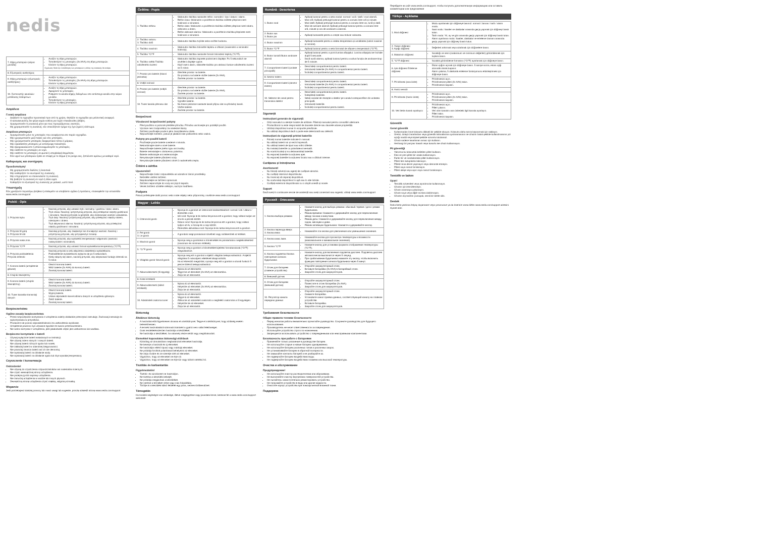nedis
| 7. Θήκη μπαταριών (κύρια μονάδα) | Ανοίξτε τη θήκη μπαταριών. Τοποθετήστε τις μπαταρίες (2x AAA) στη θήκη μπαταριών. Κλείστε τη θήκη μπαταριών. Σημείωση: Μετά την τοποθέτηση των μπαταριών η οθόνη της συσκευής θα ανάψει. |
| 8. Εξωτερικός αισθητήρας | |
| 9. Θήκη μπαταριών (εξωτερικός αισθητήρας) | Ανοίξτε τη θήκη μπαταριών. Τοποθετήστε τις μπαταρίες (2x AAA) στη θήκη μπαταριών. Κλείστε τη θήκη μπαταριών. |
| 10. Συντονιστής καναλιών μετάδοσης δεδομένων | Ανοίξτε τη θήκη μπαταριών. Αφαιρέστε τις μπαταρίες. Ρυθμίστε το κανάλι λήψης δεδομένων στο αντίστοιχο κανάλι στην κύρια μονάδα. Τοποθετήστε τις μπαταρίες. Κλείστε τη θήκη μπαταριών. |
Ασφάλεια
Γενική ασφάλεια
Διαβάστε το εγχειρίδιο προσεκτικά πριν από τη χρήση. Φυλάξτε το εγχειρίδιο για μελλοντική αναφορά.
Ο κατασκευαστής δεν φέρει καμία ευθύνη για τυχόν επακόλουθες βλάβες.
Χρησιμοποιείτε τη συσκευή μόνο για τους προοριζόμενους σκοπούς.
Μη χρησιμοποιείτε τη συσκευή, εάν οποιοδήποτε τμήμα της έχει ζημιά ή ελάττωμα.
Ασφάλεια μπαταριών
Χρησιμοποιείτε μόνο τις μπαταρίες που αναφέρονται στο παρόν εγχειρίδιο.
Μην χρησιμοποιείτε μαζί παλιές και νέες μπαταρίες.
Μην χρησιμοποιείτε μπαταρίες διαφορετικού τύπου ή μάρκας.
Μην εγκαθιστάτε μπαταρίες με αντίστροφη πολικότητα.
Μην βραχυκυκλώνετε ή αποσυναρμολογείτε τις μπαταρίες.
Μην εκθέτετε τις μπαταρίες σε νερό.
Μην εκθέτετε τις μπαταρίες σε φωτιά ή υπερβολική θερμότητα.
Εάν υγρό των μπαταριών έρθει σε επαφή με το δέρμα ή τα ρούχα σας, ξεπλύνετε αμέσως με καθαρό νερό.
Καθαρισμός και συντήρηση
Προειδοποίηση!
Μη χρησιμοποιείτε διαλύτες ή λειαντικά.
Μην καθαρίζετε το εσωτερικό της συσκευής.
Μην επιχειρήσετε να επισκευάσετε τη συσκευή.
Μη βυθίζετε τη συσκευή σε νερό ή άλλα υγρά.
Καθαρίζετε το εξωτερικό της συσκευής με μαλακό, ωστό πανί.
Υποστήριξη
Εάν χρειάζεστε περαιτέρω βοήθεια ή επιθυμείτε να υποβάλετε σχόλια ή προτάσεις, επισκεφθείτε την ιστοσελίδα www.nedis.com/support
Polski - Opis
| 1. Przycisk trybu | Naciśnij przycisk, aby ustawić tryb: normalny / godzina / data / alarm. Tryb czasu: Naciśnij i przytrzymaj przycisk, aby przełączać między godzinami i minutami. Naciśnij przycisk w górę/dół, aby dostosować wartość ustawienia. Tryb daty: Naciśnij i przytrzymaj przycisk, aby przełączać między rokiem, miesiącem i dniem. Tryb aktywnosci alarmu: Naciśnij i przytrzymaj przycisk, aby przełączać między godzinami i minutami. |
| 2. Przycisk W górę 3. Przycisk W dół | Naciskaj przycisk, aby zwiększyć lub zmniejszyć wartość. Naciśnij i przytrzymaj przycisk, aby przyspieszyć zmianę. |
| 4. Przycisk maks./min. | Naciśnij przycisk, aby wyświetlić temperaturę i wilgotność (wartości maksymalne i minimalne). |
| 5. Przycisk °C/°F | Naciśnij przycisk, aby ustawić format wyświetlania temperatury (°C/°F). |
| 6. Przycisk podświetlenia Przycisk drzemki | Naciśnij przycisk w celu włączenia oświetlenia wyświetlacza. Podświetlenie wyświetlacza wyłącza się po 5 sekundach. Kiedy włączy się alarm, naciśnij przycisk, aby aktywować funkcję drzemki na 5 minut. |
| 7. Komora baterii (urządzenie główne) | Otwórz komorę baterii. Włóż baterie (2x AAA) do komory baterii. Zamknij komorę baterii. |
| 8. Czujnik zewnętrzny | |
| 9. Komora baterii (czujnik zewnętrzny) | Otwórz komorę baterii. Włóż baterie (2x AAA) do komory baterii. Zamknij komorę baterii. |
| 10. Tuner kanałów transmisji danych | Otwórz komorę baterii. Wyjmij baterie. Ustaw odpowiedni kanał odbioru danych w urządzeniu głównym. Załóż baterie. Zamknij komorę baterii. |
Bezpieczeństwo
Ogólne zasady bezpieczeństwa
Przed rozpoczęciem korzystania z urządzenia należy dokładnie przeczytać instrukcję. Zachowaj instrukcję do wykorzystania w przyszłości.
Producent nie ponosi odpowiedzialności za uszkodzenia wynikowe.
Urządzenie powinno być używane zgodnie ze swoim przeznaczeniem.
Nie wolno korzystać z urządzenia, jeśli jakakolwiek część jest uszkodzona lub wadliwa.
Bezpieczne korzystanie z baterii
Używaj wyłącznie baterii wskazanych w instrukcji.
Nie używaj razem starych i nowych baterii.
Nie używaj baterii różnych typów lub marek.
Nie zakładaj baterii w odwrotnej biegunowości.
Nie powoduj zwarcia baterii ani ich nie demontuj.
Nie wystawiaj baterii na działanie wody.
Nie wystawiaj baterii na działanie ognia lub zbyt wysokiej temperatury.
Czyszczenie i konserwacja
Ostrzeżenie!
Nie używaj do czyszczenia rozpuszczalników ani materiałów ściernych.
Nie czyść wewnętrznej strony urządzenia.
Nie podejmuj prób naprawy urządzenia.
Nie zanurzaj urządzenia w wodzie lub innych płynach.
Zewnętrzną stronę urządzenia czyść miękką, wilgotną szmatką.
Wsparcie
Jeśli potrzebujesz dalszej pomocy lub masz uwagi lub sugestie, proszę odwiedź stronę www.nedis.com/support
Čeština - Popis
| 1. Tlačítko režimu | Stisknutím tlačítka nastavíte režim: normální / čas / datum / alarm. Režim času: Stisknutím a podržením tlačítka můžete přepínat mezi hodinami a minutami. Režim data: Stisknutím a podržením tlačítka můžete přepínat mezi rokem, měsícem a dnem. Režim aktivace alarmu: Stisknutím a podržením tlačítka přepínete mezi hodinami a minutami. |
| 2. Tlačítko nahoru 3. Tlačítko dolů | Stisknutím tlačítka zvýšíte nebo snížíte hodnotu. |
| 4. Tlačítko max/min | Stisknutím tlačítka zobrazíte teplotu a vlhkost (maximální a minimální hodnoty). |
| 5. Tlačítko °C/°F | Stisknutím tlačítka nastavíte formát zobrazení teploty (°C/°F). |
| 6. Tlačítko světla Tlačítko odloženého buzení | Stisknutím tlačítka zapnete podsvícení displeje. Po 5 sekundách se osvětlení displeje vypne. Když zazní alarm, stiskněte tlačítko pro aktivaci funkce odloženého buzení na 5 minut. |
| 7. Prostor pro baterie (hlavní jednotka) | Otevřete prostor na baterie. Do prostoru na baterie vložte baterie (2x AAA). Zavřete prostor na baterie. |
| 8. Vnější snímač | |
| 9. Prostor pro baterie (vnější snímač) | Otevřete prostor na baterie. Do prostoru na baterie vložte baterie (2x AAA). Zavřete prostor na baterie. |
| 10. Tuner kanálu přenosu dat | Otevřete prostor na baterie. Vyjměte baterie. Na hlavní jednotce nastavte kanál příjmu dat na příslušný kanál. Vložte baterie. Zavřete prostor na baterie. |
Bezpečnost
Všeobecné bezpečnostní pokyny
Před použitím si pozorně přečtěte příručku. Příručku uschovejte pro pozdější použití.
Výrobce není zodpovědný za následné škody.
Zařízení používejte pouze k jeho zamýšlenému účelu.
Nepoužívejte zařízení, pokud je jakákoli část poškozená nebo vadná.
Pokyny pro použití baterií
Používejte pouze baterie uvedené v návodu.
Nekombinujte staré a nové baterie.
Nepoužívejte baterie jiného typu ani značky.
Baterie neinstalujte s obrácenou polaritou.
Baterie nezkratujte ani nedemontujte.
Nevystavujte baterie působení vody.
Nevystavujte baterie působení ohně či nadměrného tepla.
Čištění a údržba
Upozornění!
Nepoužívejte čisticí rozpouštědla ani abrazivní čisticí prostředky.
Nečistěte vnitřek zařízení.
Nepokoušejte se zařízení opravovat.
Zařízení neponořujte do vody ani jiných kapalin.
Venek zařízení očistěte měkkým, suchým hadříkem.
Podpora
Pokud potřebujete další pomoc nebo máte nějaký nebo připomínky, navštivte www.nedis.com/support
Magyar - Leírás
| 1. Üzemmód gomb | Nyomja le a gombot az üzemmód kiválasztásához: normál / idő / dátum / ébresztés mód. Idő mód: Nyomja le és tartsa lenyomva ezt a gombot, hogy váltani tudjon az óra és a percek között. Dátum mód: Nyomja le és tartsa lenyomva ezt a gombot, hogy váltani tudjon az év, a hónap és a nap között. Ébresztés aktiválása mód: Nyomja le és tartsa lenyomva ezt a gombot. |
| 2. Fel gomb 3. Le gomb | A gombok megnyomásával növelheti vagy csökkentheti az értéket. |
| 4. Max/min gomb | Nyomja meg a gombokat a hőmérséklet és páratartalom megtekintéséhez (maximum és minimum értékek). |
| 5. °C/°F gomb | Nyomja meg a gombot a hőmérséklet kijelzési formátumának (°C/°F) megadásához. |
| 6. Világítás gomb Szundi gomb | Nyomja meg ezt a gombot a kijelző világítás bekapcsolásához. A kijelző világítása 5 másodperc elteltével kikapcsolódik. Ha az ébresztő megszólal, nyomja meg ezt a gombot a szundi funkció 5 percre történő bekapcsolásához. |
| 7. Akkumulátortartó (fő egység) | Nyissa ki az elemtartót. Tegye be az elemeket (2x AAA) az elemtartóba. Zárja be az elemtartót. |
| 8. Külső érzékelő | |
| 9. Akkumulátortartó (külső érzékelő) | Nyissa ki az elemtartót. Helyezze az elemeket (2x AAA) az elemtartóba. Zárja be az elemtartót. |
| 10. Adatátviteli csatorna tuner | Nyissa ki az elemtartót. Vegye ki az elemeket. Állítsa be az adatvételi csatornát a megfelelő csatornára a fő egységen. Helyezze be az elemeket. Zárja be az elemtartót. |
Biztonság
Általános biztonság
A használat előtt figyelmesen olvassa el a kézikönyvet. Tegye el a kézikönyvet, hogy szükség esetén belenézhessen.
A termék használatából származó károkért a gyártó nem vállal felelősséget.
Csak rendeltetésszerűen használja a készüléket.
Ne használja a készüléket, ha valamely része sérült vagy meghibásodott.
Elemekkel kapcsolatos biztonsági előírások
Kizárólag az útmutatóban meghatározott elemeket használja.
Ne keverje a használt és új elemeket.
Ne használjon eltérő típusú vagy márkájú elemeket.
Ne próbálja fordított polaritással behelyezni az elemeket.
Ne zárja rövidre és ne szerelje szét az elemeket.
Vigyázzon, hogy az elemeket ne érje víz.
Vigyázzon, hogy az elemeket ne érje tűz vagy túlzott mértékű hő.
Tisztítás és karbantartás
Figyelmeztetés!
Tisztító- és súrolószert ne használjon.
Ne tisztítsa a készülék belsejét.
Ne próbálja megjavítani a készüléket.
Ne merítse a terméket vízbe vagy más folyadékba.
Törölje át a készülék külső felületét egy puha, nedves törlőkendővel.
Támogatás
Ha további segítségre van szüksége, illetve megjegyzése vagy javaslata lenne, keresse fel a www.nedis.com/support weboldalt
Română - Descrierea
| 1. Buton mod | Apăsați butonul pentru a seta modul: normal / ocă / dată / mod alarmă. Mod oră: Apăsați prelungit butonul pentru a comuta între oră și minute. Mod dată: Apăsați prelungit butonul pentru a comuta între an, lună și dată. Mod de activare alarmă: Apăsați prelungit butonul pentru a comuta între oră, minute și ora de amânare a alarmei. |
| 2. Buton sus 3. Buton jos | Apăsați butoanele pentru a crește sau reduce valoarea. |
| 4. Buton max/min | Apăsați butoanele pentru a vedea temperatura și umiditatea (valori maxime și minime). |
| 5. Buton °C/°F | Apăsați butonul pentru a seta formatul de afișare a temperaturii (°C/°F). |
| 6. Buton lumină Buton amânare alarmă | Apăsați butonul pentru a porni lumina afișajului. Lumina afișajului se închide după 5 secunde. Dacă sună alarma, apăsați butonul pentru a activa funcția de amânare timp de 5 minute. |
| 7. Compartiment baterii (unitate principală) | Deschideți compartimentul pentru baterii. Introduceți bateriile (2x AAA) în compartimentul pentru baterii. Închideți compartimentul pentru baterii. |
| 8. Senzor extern | |
| 9. Compartiment baterii (senzor extern) | Deschideți compartimentul pentru baterii. Introduceți bateriile (2x AAA) în compartimentul pentru baterii. Închideți compartimentul pentru baterii. |
| 10. Selector de canal pentru transmisia datelor | Deschideți compartimentul pentru baterii. Îndepărtați bateriile. Setați canalul de recepție a datelor pe canalul corespunzător din unitatea principală. Introduceți bateriile. Închideți compartimentul pentru baterii. |
Siguranță
Instrucțiuni generale de siguranță
Citiți manualul cu atenție înainte de utilizare. Păstrați manualul pentru consultări ulterioare.
Producătorul nu este responsabil de daunele directe sau daunele aduse proprietății.
Utilizați dispozitivul numai în scopurile prevăzute.
Nu utilizați dispozitivul dacă o parte este deteriorată sau defectă.
Instrucțiuni de siguranță privind bateriile
Folosiți numai bateriile indicate în manual.
Nu utilizați baterii noi și vechi împreună.
Nu utilizați baterii de tipuri sau mărci diferite.
Nu instalați bateriile cu polaritatea inversată.
Nu scurtcircuitați și nu dezasamblați bateriile.
Nu expuneți bateriile la acțiunea apei.
Nu expuneți bateriile la acțiunea focului sau a căldurii intense.
Curățarea și întreținerea
Avertisment!
Nu folosiți solvenți sau agenți de curățare abrazivi.
Nu curățați interiorul dispozitivului.
Nu încercați să reparați dispozitivul.
Nu scufundați dispozitivul în apă sau în alte lichide.
Curățați exteriorul dispozitivului cu o cârpă umedă și moale.
Suport
Dacă aveți în continuare nevoie de asistență sau aveți comentarii sau sugestii, vizitați www.nedis.com/support
Русский - Описание
| 1. Кнопка выбора режима | Нажмите кнопку для выбора режима: обычный / время / дата / режим будильника. Режим времени: Нажмите и удерживайте кнопку для переключения между часами и минутами. Режим даты: Нажмите и удерживайте кнопку для переключения между годом, месяцем и днем. Режим активации будильника: Нажмите и удерживайте кнопку. |
| 2. Кнопка перехода вверх 3. Кнопка вниз | Нажимайте эти кнопки для увеличения или уменьшения значения. |
| 4. Кнопка макс./мин. | Нажимайте кнопки для просмотра температуры и влажности (максимальное и минимальное значения). |
| 5. Кнопка °C/°F | Нажмите кнопку для установки формата отображения температуры (°C/°F). |
| 6. Кнопка подсветки Кнопка повторения сигнала будильника | Нажмите кнопку для включения подсветки дисплея. Подсветка дисплея автоматически выключится через 5 секунд. При срабатывании будильника нажмите эту кнопку, чтобы включить функцию повторения сигнала будильника через 5 минут. |
| 7. Отсек для батареек (главное устройство) | Откройте аккумуляторный отсек. Вставьте батарейки (2x AAA) в батарейный отсек. Закройте отсек для аккумуляторов. |
| 8. Внешний датчик | |
| 9. Отсек для батареек (внешний датчик) | Откройте аккумуляторный отсек. Поместите в отсек батарейки (2x AAA). Закройте отсек для аккумуляторов. |
| 10. Регулятор канала передачи данных | Откройте аккумуляторный отсек. Снимите батарейки. Установите канал приема данных, соответствующий каналу на главном устройстве. Вставьте батарейки. Закройте отсек для аккумуляторов. |
Требования безопасности
Общие правила техники безопасности
Перед началом работы внимательно прочитайте руководство. Сохраните руководство для будущего использования.
Производитель не несет ответственности за повреждения.
Используйте устройство строго по назначению.
Запрещается использовать устройство с поврежденными или неисправными компонентами.
Безопасность при работе с батареями
Применяйте только указанные в руководстве батареи.
Не используйте старые и новые батареи одновременно.
Не используйте батареи различных типов и различных марок.
Не устанавливайте батареи в обратной полярности.
Не замыкайте контакты батарей и не разбирайте их.
Не подвергайте батареи воздействию воды.
Не подвергайте батареи воздействию пламени или высокой температуры.
Очистка и обслуживание
Предупреждение!
Не используйте очистку растворителями или абразивами.
Не выполняйте очистку внутренних поверхностей устройства.
Не пытайтесь самостоятельно ремонтировать устройство.
Не погружайте устройство в воду или другие жидкости.
Очистите корпус устройства при помощи мягкой влажной ткани.
Поддержка
Перейдите на сайт www.nedis.com/support, чтобы получить дополнительную информацию или оставить комментарии или предложения
Türkçe - Açıklama
| 1. Mod düğmesi | Modu ayarlamak için düğmeye basınız: normal / zaman / tarih / alarm modu. Saat modu: Saatler ve dakikalar arasında geçiş yapmak için düğmeyi basılı tutun. Tarih modu: Yıl, ay ve gün arasında geçiş yapmak için düğmeyi basılı tutun. Alarm ayarlama modu: Saatler, dakikalar ve erteleme zamanı arasında geçiş yapmak için düğmeyi basılı tutun. |
| 2. Yukarı düğmesi 3. Aşağı düğmesi | Değerleri arttırmak veya azaltmak için düğmelere basın. |
| 4. Maks/min düğmesi | Sıcaklığı ve nemi (maksimum ve minimum değerleri) görüntülemek için tuşlara basın. |
| 5. °C/°F düğmesi | Sıcaklık görüntüleme formatını (°C/°F) ayarlamak için düğmeye basın. |
| 6. Işık düğmesi Erteleme düğmesi | Ekran ışığını açmak için düğmeye basın. 5 saniye sonra, ekran ışığı otomatik olarak kapanır. Alarm çalarsa, 5 dakikalık erteleme fonksiyonunu etkinleştirmek için düğmeye basın. |
| 7. Pil bölmesi (ana ünite) | Pil bölmesini açın. Pil bölmesine pilleri (2x AAA) takın. Pil bölmesini kapatın. |
| 8. Harici sensör | |
| 9. Pil bölmesi (harici ünite) | Pil bölmesini açın. Pil bölmesine pilleri (2x AAA) takın. Pil bölmesini kapatın. |
| 10. Veri iletim kanalı ayarlayıcı | Pil bölmesini açın. Pilleri çıkarın. Veri alım kanalını ana ünitedeki ilgili kanala ayarlayın. Pilleri takın. Pil bölmesini kapatın. |
Güvenlik
Genel güvenlik
Kullanmadan önce kılavuzu dikkatli bir şekilde okuyun. Kılavuzu daha sonra başvurmak için saklayın.
Üretici, dolaylı zararlardan veya güvenlik talimatlarına uyulmamasının ne cihazın hatalı şekilde kullanılmasının yol açtığı maddi veya kişisel şekilde sorumlu tutulamaz.
Cihazı sadece tasarlanan amacı için kullanın.
Herhangi bir parçası hasarlı veya kusurlu ise cihazı kullanmayın.
Pil güvenliği
Yalnızca bu kılavuzda belirtilen pilleri kullanın.
Eski ve yeni pilleri bir arada kullanmayın.
Farklı tür ve markalardaki pilleri kullanmayın.
Pilleri ters kutuplarda takmayın.
Pillerin kısa devre yapmayın veya demonte etmeyin.
Pilleri suya maruz bırakmayın.
Pilleri ateşe veya aşırı ısıya maruz bırakmayın.
Temizlik ve bakım
Uyarı!
Temizlik solventleri veya aşındırıcılar kullanmayın.
Cihazın içini temizlemeyin.
Cihazı onarmaya çalışmayın.
Cihazı suya veya diğer sıvılara daldırmayın.
Cihazın dış tarafını yumuşak, nemli bir bezle silin.
Destek
Daha fazla yardıma ihtiyaç duyarsanız veya yorumunuz ya da öneriniz varsa lütfen www.nedis.com/support adresini ziyaret edin